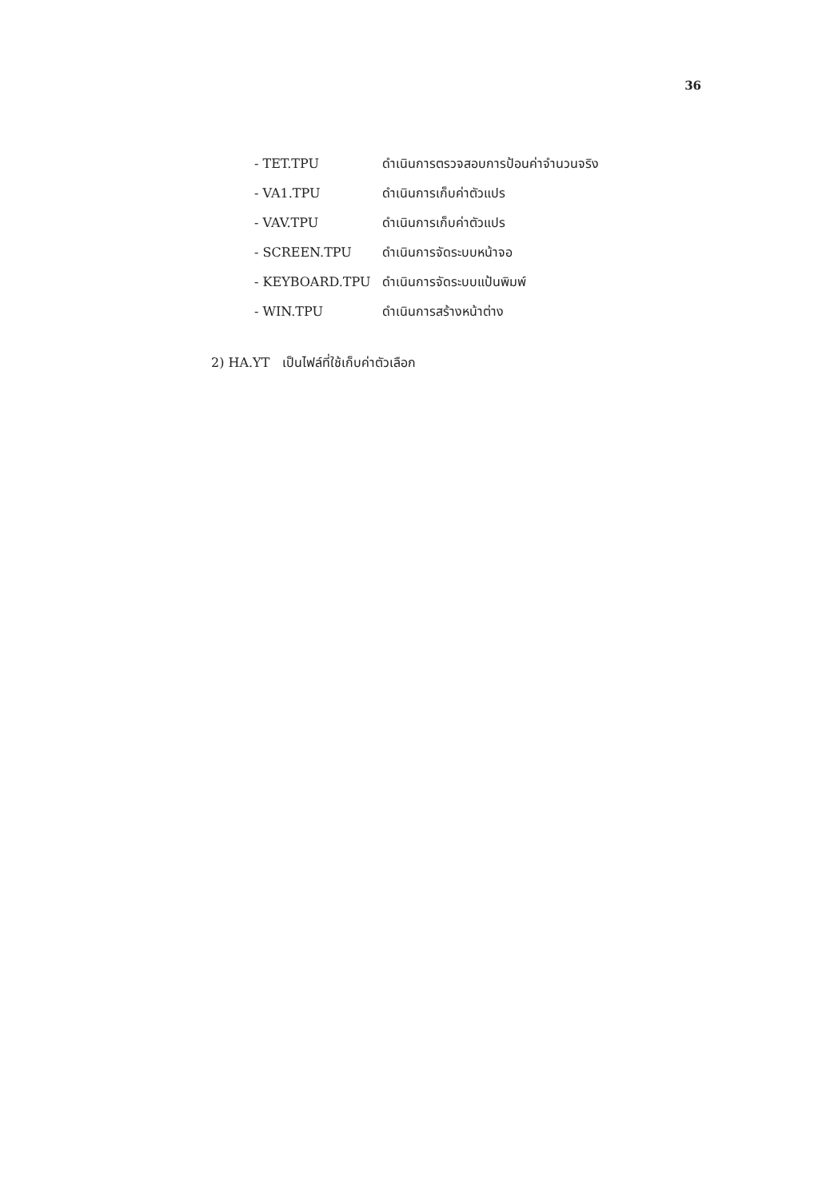36
- TET.TPU ดำเนินการตรวจสอบการป้อนค่าจำนวนจริง
- VA1.TPU ดำเนินการเก็บค่าตัวแปร
- VAV.TPU ดำเนินการเก็บค่าตัวแปร
- SCREEN.TPU ดำเนินการจัดระบบหน้าจอ
- KEYBOARD.TPU ดำเนินการจัดระบบแป้นพิมพ์
- WIN.TPU ดำเนินการสร้างหน้าต่าง
2) HA.YT เป็นไฟล์ที่ใช้เก็บค่าตัวเลือก